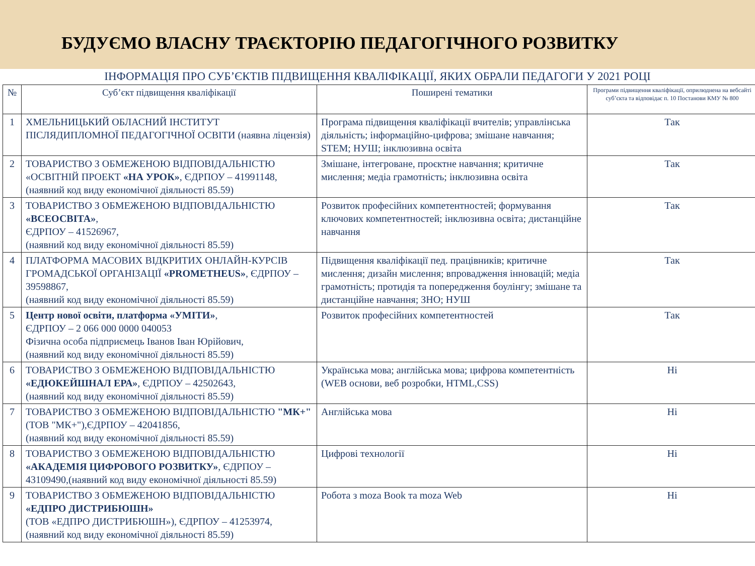БУДУЄМО ВЛАСНУ ТРАЄКТОРІЮ ПЕДАГОГІЧНОГО РОЗВИТКУ
ІНФОРМАЦІЯ ПРО СУБ’ЄКТІВ ПІДВИЩЕННЯ КВАЛІФІКАЦІЇ, ЯКИХ ОБРАЛИ ПЕДАГОГИ У 2021 РОЦІ
| № | Суб’єкт підвищення кваліфікації | Поширені тематики | Програми підвищення кваліфікації, оприлюднена на вебсайті суб’єкта та відповідає п. 10 Постанови КМУ № 800 |
| --- | --- | --- | --- |
| 1 | ХМЕЛЬНИЦЬКИЙ ОБЛАСНИЙ ІНСТИТУТ ПІСЛЯДИПЛОМНОЇ ПЕДАГОГІЧНОЇ ОСВІТИ (наявна ліцензія) | Програма підвищення кваліфікації вчителів; управлінська діяльність; інформаційно-цифрова; змішане навчання; STEM; НУШ; інклюзивна освіта | Так |
| 2 | ТОВАРИСТВО З ОБМЕЖЕНОЮ ВІДПОВІДАЛЬНІСТЮ «ОСВІТНІЙ ПРОЕКТ «НА УРОК» , ЄДРПОУ – 41991148, (наявний код виду економічної діяльності 85.59) | Змішане, інтегроване, проєктне навчання; критичне мислення; медіа грамотність; інклюзивна освіта | Так |
| 3 | ТОВАРИСТВО З ОБМЕЖЕНОЮ ВІДПОВІДАЛЬНІСТЮ «ВСЕОСВІТА» , ЄДРПОУ – 41526967, (наявний код виду економічної діяльності 85.59) | Розвиток професійних компетентностей; формування ключових компетентностей; інклюзивна освіта; дистанційне навчання | Так |
| 4 | ПЛАТФОРМА МАСОВИХ ВІДКРИТИХ ОНЛАЙН-КУРСІВ ГРОМАДСЬКОЇ ОРГАНІЗАЦІЇ «PROMETHEUS» , ЄДРПОУ – 39598867, (наявний код виду економічної діяльності 85.59) | Підвищення кваліфікації пед. працівників; критичне мислення; дизайн мислення; впровадження інновацій; медіа грамотність; протидія та попередження боулінгу; змішане та дистанційне навчання; ЗНО; НУШ | Так |
| 5 | Центр нової освіти, платформа «УМІТИ» , ЄДРПОУ – 2 066 000 0000 040053 Фізична особа підприємець Іванов Іван Юрійович, (наявний код виду економічної діяльності 85.59) | Розвиток професійних компетентностей | Так |
| 6 | ТОВАРИСТВО З ОБМЕЖЕНОЮ ВІДПОВІДАЛЬНІСТЮ «ЕДЮКЕЙШНАЛ ЕРА» , ЄДРПОУ – 42502643, (наявний код виду економічної діяльності 85.59) | Українська мова; англійська мова; цифрова компетентність (WEB основи, веб розробки, HTML,CSS) | Ні |
| 7 | ТОВАРИСТВО З ОБМЕЖЕНОЮ ВІДПОВІДАЛЬНІСТЮ "МК+" (ТОВ "МК+"),ЄДРПОУ – 42041856, (наявний код виду економічної діяльності 85.59) | Англійська мова | Ні |
| 8 | ТОВАРИСТВО З ОБМЕЖЕНОЮ ВІДПОВІДАЛЬНІСТЮ «АКАДЕМІЯ ЦИФРОВОГО РОЗВИТКУ» , ЄДРПОУ – 43109490,(наявний код виду економічної діяльності 85.59) | Цифрові технології | Ні |
| 9 | ТОВАРИСТВО З ОБМЕЖЕНОЮ ВІДПОВІДАЛЬНІСТЮ «ЕДПРО ДИСТРИБЮШН» (ТОВ «ЕДПРО ДИСТРИБЮШН»), ЄДРПОУ – 41253974, (наявний код виду економічної діяльності 85.59) | Робота з moza Book та moza Web | Ні |